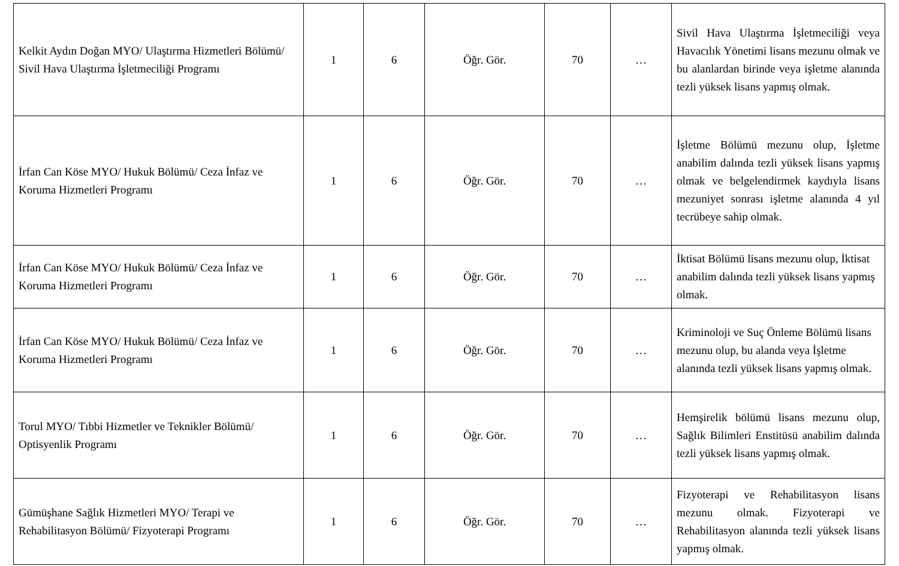| Kelkit Aydın Doğan MYO/ Ulaştırma Hizmetleri Bölümü/ Sivil Hava Ulaştırma İşletmeciliği Programı | 1 | 6 | Öğr. Gör. | 70 | … | Sivil Hava Ulaştırma İşletmeciliği veya Havacılık Yönetimi lisans mezunu olmak ve bu alanlardan birinde veya işletme alanında tezli yüksek lisans yapmış olmak. |
| İrfan Can Köse MYO/ Hukuk Bölümü/ Ceza İnfaz ve Koruma Hizmetleri Programı | 1 | 6 | Öğr. Gör. | 70 | … | İşletme Bölümü mezunu olup, İşletme anabilim dalında tezli yüksek lisans yapmış olmak ve belgelendirmek kaydıyla lisans mezuniyet sonrası işletme alanında 4 yıl tecrübeye sahip olmak. |
| İrfan Can Köse MYO/ Hukuk Bölümü/ Ceza İnfaz ve Koruma Hizmetleri Programı | 1 | 6 | Öğr. Gör. | 70 | … | İktisat Bölümü lisans mezunu olup, İktisat anabilim dalında tezli yüksek lisans yapmış olmak. |
| İrfan Can Köse MYO/ Hukuk Bölümü/ Ceza İnfaz ve Koruma Hizmetleri Programı | 1 | 6 | Öğr. Gör. | 70 | … | Kriminoloji ve Suç Önleme Bölümü lisans mezunu olup, bu alanda veya İşletme alanında tezli yüksek lisans yapmış olmak. |
| Torul MYO/ Tıbbi Hizmetler ve Teknikler Bölümü/ Optisyenlik Programı | 1 | 6 | Öğr. Gör. | 70 | … | Hemşirelik bölümü lisans mezunu olup, Sağlık Bilimleri Enstitüsü anabilim dalında tezli yüksek lisans yapmış olmak. |
| Gümüşhane Sağlık Hizmetleri MYO/ Terapi ve Rehabilitasyon Bölümü/ Fizyoterapi Programı | 1 | 6 | Öğr. Gör. | 70 | … | Fizyoterapi ve Rehabilitasyon lisans mezunu olmak. Fizyoterapi ve Rehabilitasyon alanında tezli yüksek lisans yapmış olmak. |